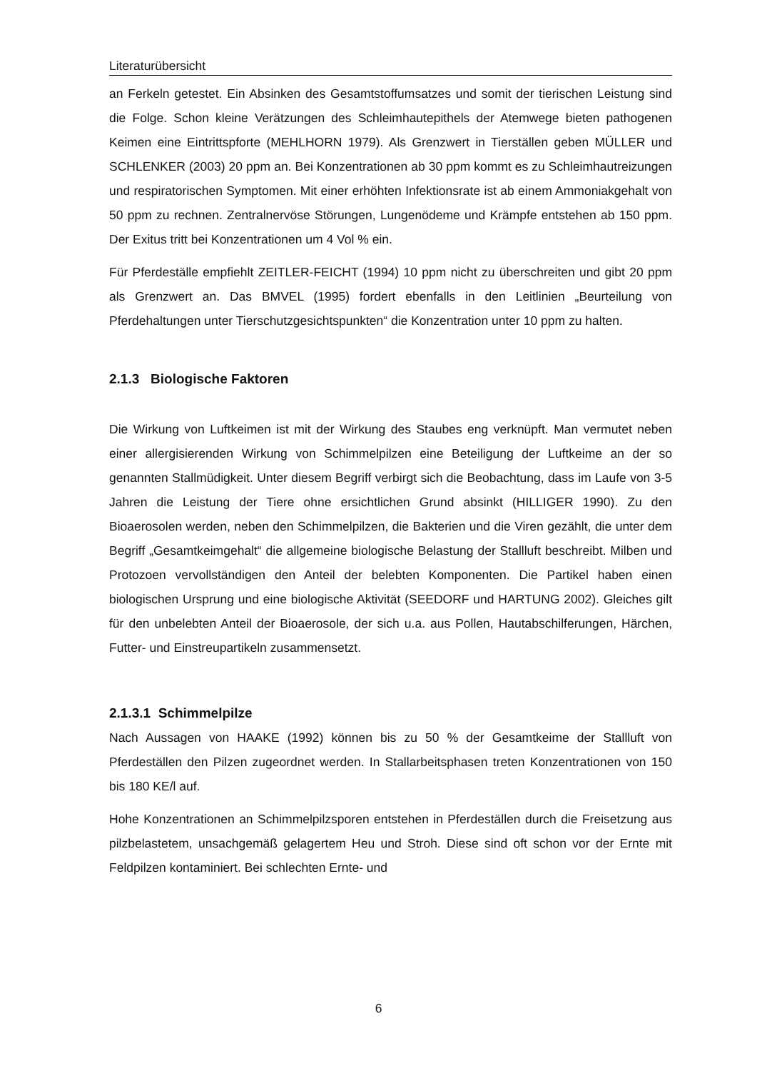Literaturübersicht
an Ferkeln getestet. Ein Absinken des Gesamtstoffumsatzes und somit der tierischen Leistung sind die Folge. Schon kleine Verätzungen des Schleimhautepithels der Atemwege bieten pathogenen Keimen eine Eintrittspforte (MEHLHORN 1979). Als Grenzwert in Tierställen geben MÜLLER und SCHLENKER (2003) 20 ppm an. Bei Konzentrationen ab 30 ppm kommt es zu Schleimhautreizungen und respiratorischen Symptomen. Mit einer erhöhten Infektionsrate ist ab einem Ammoniakgehalt von 50 ppm zu rechnen. Zentralnervöse Störungen, Lungenödeme und Krämpfe entstehen ab 150 ppm. Der Exitus tritt bei Konzentrationen um 4 Vol % ein.
Für Pferdeställe empfiehlt ZEITLER-FEICHT (1994) 10 ppm nicht zu überschreiten und gibt 20 ppm als Grenzwert an. Das BMVEL (1995) fordert ebenfalls in den Leitlinien „Beurteilung von Pferdehaltungen unter Tierschutzgesichtspunkten“ die Konzentration unter 10 ppm zu halten.
2.1.3 Biologische Faktoren
Die Wirkung von Luftkeimen ist mit der Wirkung des Staubes eng verknüpft. Man vermutet neben einer allergisierenden Wirkung von Schimmelpilzen eine Beteiligung der Luftkeime an der so genannten Stallmüdigkeit. Unter diesem Begriff verbirgt sich die Beobachtung, dass im Laufe von 3-5 Jahren die Leistung der Tiere ohne ersichtlichen Grund absinkt (HILLIGER 1990). Zu den Bioaerosolen werden, neben den Schimmelpilzen, die Bakterien und die Viren gezählt, die unter dem Begriff „Gesamtkeimgehalt“ die allgemeine biologische Belastung der Stallluft beschreibt. Milben und Protozoen vervollständigen den Anteil der belebten Komponenten. Die Partikel haben einen biologischen Ursprung und eine biologische Aktivität (SEEDORF und HARTUNG 2002). Gleiches gilt für den unbelebten Anteil der Bioaerosole, der sich u.a. aus Pollen, Hautabschilferungen, Härchen, Futter- und Einstreupartikeln zusammensetzt.
2.1.3.1 Schimmelpilze
Nach Aussagen von HAAKE (1992) können bis zu 50 % der Gesamtkeime der Stallluft von Pferdeställen den Pilzen zugeordnet werden. In Stallarbeitsphasen treten Konzentrationen von 150 bis 180 KE/l auf.
Hohe Konzentrationen an Schimmelpilzsporen entstehen in Pferdeställen durch die Freisetzung aus pilzbelastetem, unsachgemäß gelagertem Heu und Stroh. Diese sind oft schon vor der Ernte mit Feldpilzen kontaminiert. Bei schlechten Ernte- und
6